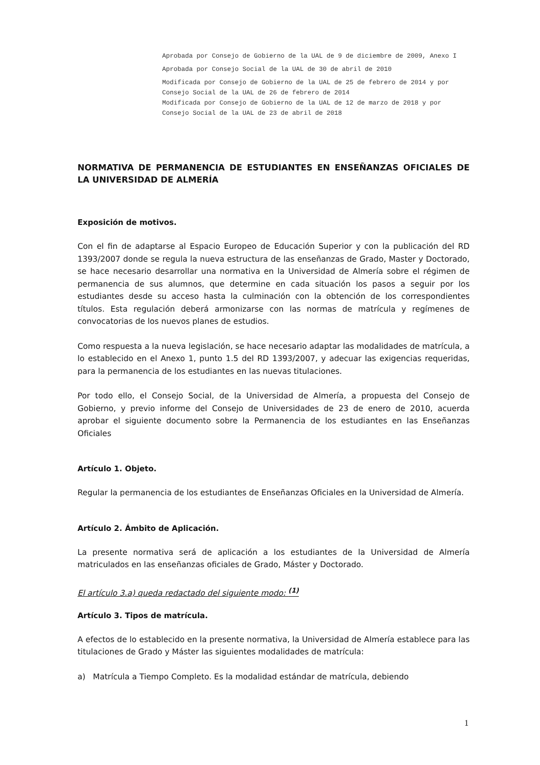Aprobada por Consejo de Gobierno de la UAL de 9 de diciembre de 2009, Anexo I
Aprobada por Consejo Social de la UAL de 30 de abril de 2010
Modificada por Consejo de Gobierno de la UAL de 25 de febrero de 2014 y por Consejo Social de la UAL de 26 de febrero de 2014
Modificada por Consejo de Gobierno de la UAL de 12 de marzo de 2018 y por Consejo Social de la UAL de 23 de abril de 2018
NORMATIVA DE PERMANENCIA DE ESTUDIANTES EN ENSEÑANZAS OFICIALES DE LA UNIVERSIDAD DE ALMERÍA
Exposición de motivos.
Con el fin de adaptarse al Espacio Europeo de Educación Superior y con la publicación del RD 1393/2007 donde se regula la nueva estructura de las enseñanzas de Grado, Master y Doctorado, se hace necesario desarrollar una normativa en la Universidad de Almería sobre el régimen de permanencia de sus alumnos, que determine en cada situación los pasos a seguir por los estudiantes desde su acceso hasta la culminación con la obtención de los correspondientes títulos. Esta regulación deberá armonizarse con las normas de matrícula y regímenes de convocatorias de los nuevos planes de estudios.
Como respuesta a la nueva legislación, se hace necesario adaptar las modalidades de matrícula, a lo establecido en el Anexo 1, punto 1.5 del RD 1393/2007, y adecuar las exigencias requeridas, para la permanencia de los estudiantes en las nuevas titulaciones.
Por todo ello, el Consejo Social, de la Universidad de Almería, a propuesta del Consejo de Gobierno, y previo informe del Consejo de Universidades de 23 de enero de 2010, acuerda aprobar el siguiente documento sobre la Permanencia de los estudiantes en las Enseñanzas Oficiales
Artículo 1. Objeto.
Regular la permanencia de los estudiantes de Enseñanzas Oficiales en la Universidad de Almería.
Artículo 2. Ámbito de Aplicación.
La presente normativa será de aplicación a los estudiantes de la Universidad de Almería matriculados en las enseñanzas oficiales de Grado, Máster y Doctorado.
El artículo 3.a) queda redactado del siguiente modo: <sup>(1)</sup>
Artículo 3. Tipos de matrícula.
A efectos de lo establecido en la presente normativa, la Universidad de Almería establece para las titulaciones de Grado y Máster las siguientes modalidades de matrícula:
a) Matrícula a Tiempo Completo. Es la modalidad estándar de matrícula, debiendo
1